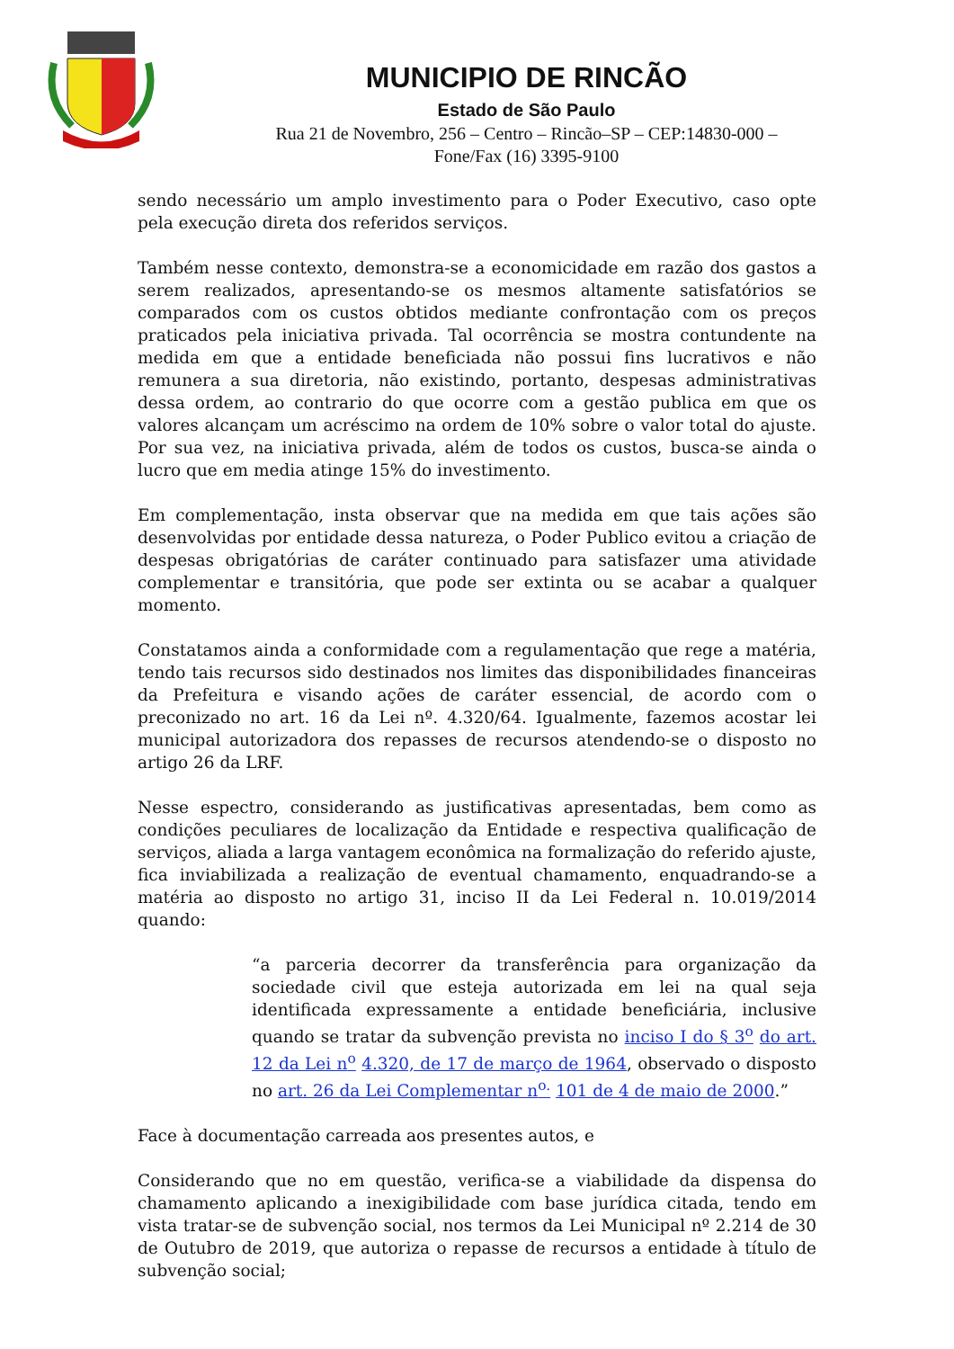MUNICIPIO DE RINCÃO
Estado de São Paulo
Rua 21 de Novembro, 256 – Centro – Rincão–SP – CEP:14830-000 –
Fone/Fax (16) 3395-9100
sendo necessário um amplo investimento para o Poder Executivo, caso opte pela execução direta dos referidos serviços.
Também nesse contexto, demonstra-se a economicidade em razão dos gastos a serem realizados, apresentando-se os mesmos altamente satisfatórios se comparados com os custos obtidos mediante confrontação com os preços praticados pela iniciativa privada. Tal ocorrência se mostra contundente na medida em que a entidade beneficiada não possui fins lucrativos e não remunera a sua diretoria, não existindo, portanto, despesas administrativas dessa ordem, ao contrario do que ocorre com a gestão publica em que os valores alcançam um acréscimo na ordem de 10% sobre o valor total do ajuste. Por sua vez, na iniciativa privada, além de todos os custos, busca-se ainda o lucro que em media atinge 15% do investimento.
Em complementação, insta observar que na medida em que tais ações são desenvolvidas por entidade dessa natureza, o Poder Publico evitou a criação de despesas obrigatórias de caráter continuado para satisfazer uma atividade complementar e transitória, que pode ser extinta ou se acabar a qualquer momento.
Constatamos ainda a conformidade com a regulamentação que rege a matéria, tendo tais recursos sido destinados nos limites das disponibilidades financeiras da Prefeitura e visando ações de caráter essencial, de acordo com o preconizado no art. 16 da Lei nº. 4.320/64. Igualmente, fazemos acostar lei municipal autorizadora dos repasses de recursos atendendo-se o disposto no artigo 26 da LRF.
Nesse espectro, considerando as justificativas apresentadas, bem como as condições peculiares de localização da Entidade e respectiva qualificação de serviços, aliada a larga vantagem econômica na formalização do referido ajuste, fica inviabilizada a realização de eventual chamamento, enquadrando-se a matéria ao disposto no artigo 31, inciso II da Lei Federal n. 10.019/2014 quando:
“a parceria decorrer da transferência para organização da sociedade civil que esteja autorizada em lei na qual seja identificada expressamente a entidade beneficiária, inclusive quando se tratar da subvenção prevista no inciso I do § 3<sup>o</sup> do art. 12 da Lei n<sup>o</sup> 4.320, de 17 de março de 1964, observado o disposto no art. 26 da Lei Complementar n<sup>o.</sup> 101 de 4 de maio de 2000.”
Face à documentação carreada aos presentes autos, e
Considerando que no em questão, verifica-se a viabilidade da dispensa do chamamento aplicando a inexigibilidade com base jurídica citada, tendo em vista tratar-se de subvenção social, nos termos da Lei Municipal nº 2.214 de 30 de Outubro de 2019, que autoriza o repasse de recursos a entidade à título de subvenção social;